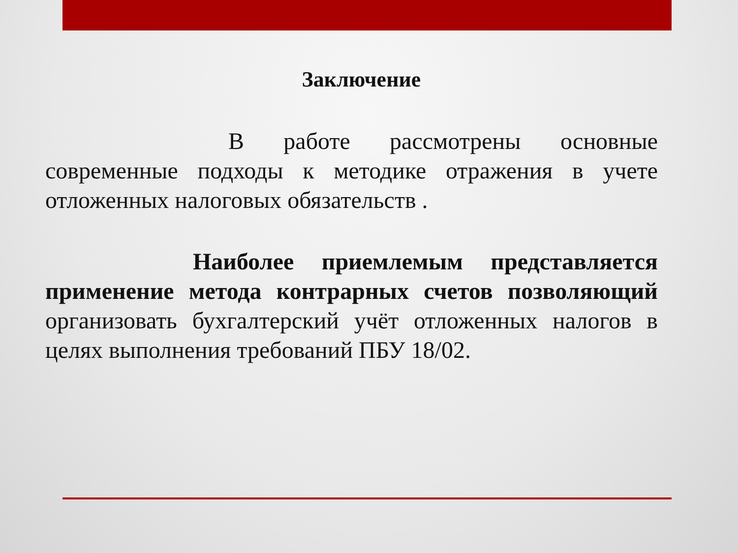Заключение
В работе рассмотрены основные современные подходы к методике отражения в учете отложенных налоговых обязательств .
Наиболее приемлемым представляется применение метода контрарных счетов позволяющий организовать бухгалтерский учёт отложенных налогов в целях выполнения требований ПБУ 18/02.